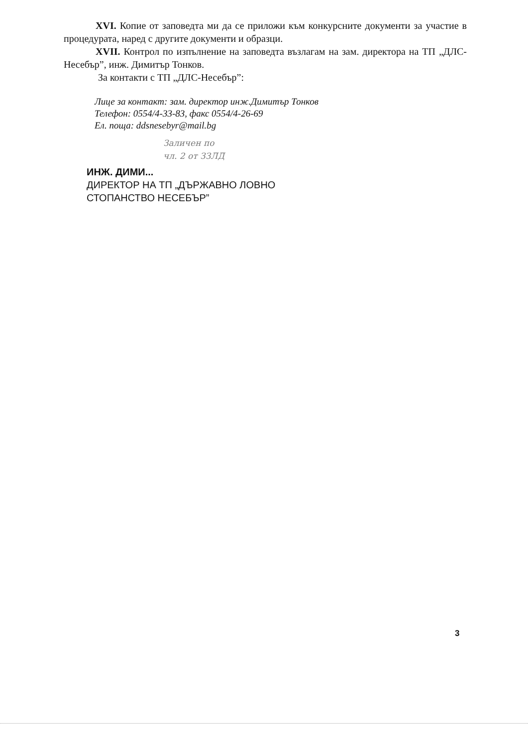XVI. Копие от заповедта ми да се приложи към конкурсните документи за участие в процедурата, наред с другите документи и образци.
XVII. Контрол по изпълнение на заповедта възлагам на зам. директора на ТП „ДЛС-Несебър”, инж. Димитър Тонков.
За контакти с ТП „ДЛС-Несебър”:
Лице за контакт: зам. директор инж.Димитър Тонков
Телефон: 0554/4-33-83, факс 0554/4-26-69
Ел. поща: ddsnesebyr@mail.bg
Заличен по
чл. 2 от ЗЗЛД
ИНЖ. ДИМИ...
ДИРЕКТОР НА ТП „ДЪРЖАВНО ЛОВНО
СТОПАНСТВО НЕСЕБЪР”
3